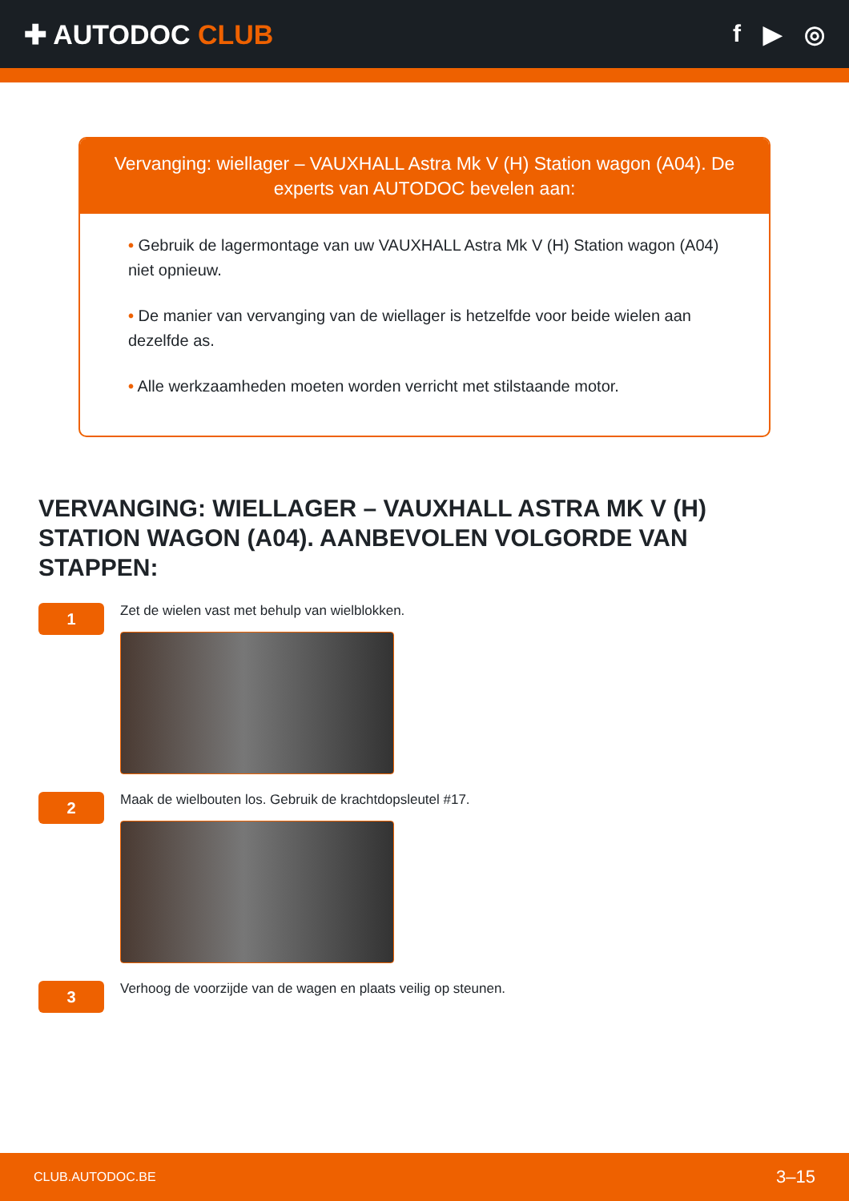✚ AUTODOC CLUB f ▶ ◎
Vervanging: wiellager – VAUXHALL Astra Mk V (H) Station wagon (A04). De experts van AUTODOC bevelen aan:
• Gebruik de lagermontage van uw VAUXHALL Astra Mk V (H) Station wagon (A04) niet opnieuw.
• De manier van vervanging van de wiellager is hetzelfde voor beide wielen aan dezelfde as.
• Alle werkzaamheden moeten worden verricht met stilstaande motor.
VERVANGING: WIELLAGER – VAUXHALL ASTRA MK V (H) STATION WAGON (A04). AANBEVOLEN VOLGORDE VAN STAPPEN:
1
Zet de wielen vast met behulp van wielblokken.
2
Maak de wielbouten los. Gebruik de krachtdopsleutel #17.
3
Verhoog de voorzijde van de wagen en plaats veilig op steunen.
CLUB.AUTODOC.BE 3–15